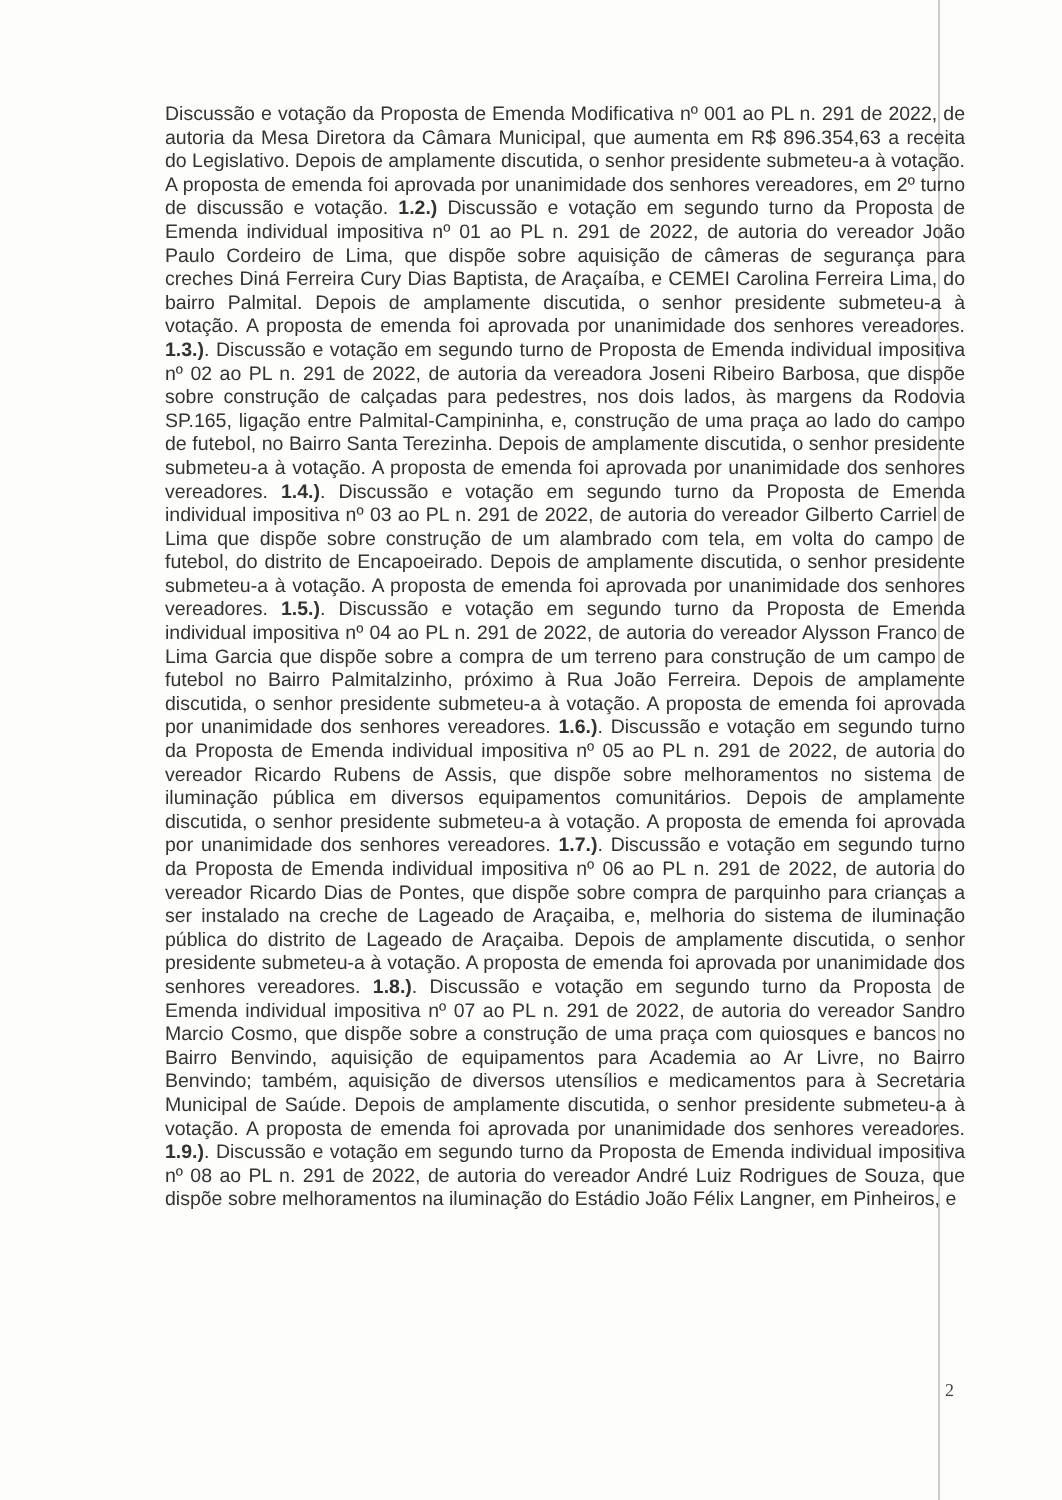Discussão e votação da Proposta de Emenda Modificativa nº 001 ao PL n. 291 de 2022, de autoria da Mesa Diretora da Câmara Municipal, que aumenta em R$ 896.354,63 a receita do Legislativo. Depois de amplamente discutida, o senhor presidente submeteu-a à votação. A proposta de emenda foi aprovada por unanimidade dos senhores vereadores, em 2º turno de discussão e votação. 1.2.) Discussão e votação em segundo turno da Proposta de Emenda individual impositiva nº 01 ao PL n. 291 de 2022, de autoria do vereador João Paulo Cordeiro de Lima, que dispõe sobre aquisição de câmeras de segurança para creches Diná Ferreira Cury Dias Baptista, de Araçaíba, e CEMEI Carolina Ferreira Lima, do bairro Palmital. Depois de amplamente discutida, o senhor presidente submeteu-a à votação. A proposta de emenda foi aprovada por unanimidade dos senhores vereadores. 1.3.). Discussão e votação em segundo turno de Proposta de Emenda individual impositiva nº 02 ao PL n. 291 de 2022, de autoria da vereadora Joseni Ribeiro Barbosa, que dispõe sobre construção de calçadas para pedestres, nos dois lados, às margens da Rodovia SP.165, ligação entre Palmital-Campininha, e, construção de uma praça ao lado do campo de futebol, no Bairro Santa Terezinha. Depois de amplamente discutida, o senhor presidente submeteu-a à votação. A proposta de emenda foi aprovada por unanimidade dos senhores vereadores. 1.4.). Discussão e votação em segundo turno da Proposta de Emenda individual impositiva nº 03 ao PL n. 291 de 2022, de autoria do vereador Gilberto Carriel de Lima que dispõe sobre construção de um alambrado com tela, em volta do campo de futebol, do distrito de Encapoeirado. Depois de amplamente discutida, o senhor presidente submeteu-a à votação. A proposta de emenda foi aprovada por unanimidade dos senhores vereadores. 1.5.). Discussão e votação em segundo turno da Proposta de Emenda individual impositiva nº 04 ao PL n. 291 de 2022, de autoria do vereador Alysson Franco de Lima Garcia que dispõe sobre a compra de um terreno para construção de um campo de futebol no Bairro Palmitalzinho, próximo à Rua João Ferreira. Depois de amplamente discutida, o senhor presidente submeteu-a à votação. A proposta de emenda foi aprovada por unanimidade dos senhores vereadores. 1.6.). Discussão e votação em segundo turno da Proposta de Emenda individual impositiva nº 05 ao PL n. 291 de 2022, de autoria do vereador Ricardo Rubens de Assis, que dispõe sobre melhoramentos no sistema de iluminação pública em diversos equipamentos comunitários. Depois de amplamente discutida, o senhor presidente submeteu-a à votação. A proposta de emenda foi aprovada por unanimidade dos senhores vereadores. 1.7.). Discussão e votação em segundo turno da Proposta de Emenda individual impositiva nº 06 ao PL n. 291 de 2022, de autoria do vereador Ricardo Dias de Pontes, que dispõe sobre compra de parquinho para crianças a ser instalado na creche de Lageado de Araçaiba, e, melhoria do sistema de iluminação pública do distrito de Lageado de Araçaiba. Depois de amplamente discutida, o senhor presidente submeteu-a à votação. A proposta de emenda foi aprovada por unanimidade dos senhores vereadores. 1.8.). Discussão e votação em segundo turno da Proposta de Emenda individual impositiva nº 07 ao PL n. 291 de 2022, de autoria do vereador Sandro Marcio Cosmo, que dispõe sobre a construção de uma praça com quiosques e bancos no Bairro Benvindo, aquisição de equipamentos para Academia ao Ar Livre, no Bairro Benvindo; também, aquisição de diversos utensílios e medicamentos para à Secretaria Municipal de Saúde. Depois de amplamente discutida, o senhor presidente submeteu-a à votação. A proposta de emenda foi aprovada por unanimidade dos senhores vereadores. 1.9.). Discussão e votação em segundo turno da Proposta de Emenda individual impositiva nº 08 ao PL n. 291 de 2022, de autoria do vereador André Luiz Rodrigues de Souza, que dispõe sobre melhoramentos na iluminação do Estádio João Félix Langner, em Pinheiros, e
2